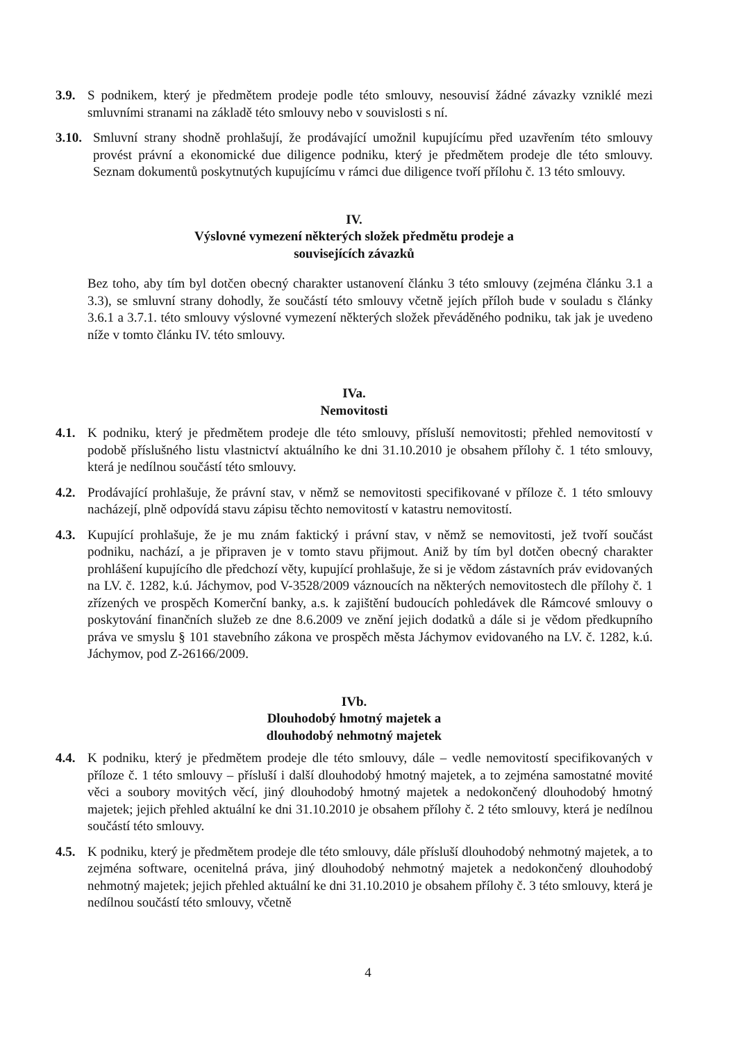3.9. S podnikem, který je předmětem prodeje podle této smlouvy, nesouvisí žádné závazky vzniklé mezi smluvními stranami na základě této smlouvy nebo v souvislosti s ní.
3.10.
Smluvní strany shodně prohlašují, že prodávající umožnil kupujícímu před uzavřením této smlouvy provést právní a ekonomické due diligence podniku, který je předmětem prodeje dle této smlouvy. Seznam dokumentů poskytnutých kupujícímu v rámci due diligence tvoří přílohu č. 13 této smlouvy.
IV.
Výslovné vymezení některých složek předmětu prodeje a
souvisejících závazků
Bez toho, aby tím byl dotčen obecný charakter ustanovení článku 3 této smlouvy (zejména článku 3.1 a 3.3), se smluvní strany dohodly, že součástí této smlouvy včetně jejích příloh bude v souladu s články 3.6.1 a 3.7.1. této smlouvy výslovné vymezení některých složek převáděného podniku, tak jak je uvedeno níže v tomto článku IV. této smlouvy.
IVa.
Nemovitosti
4.1. K podniku, který je předmětem prodeje dle této smlouvy, přísluší nemovitosti; přehled nemovitostí v podobě příslušného listu vlastnictví aktuálního ke dni 31.10.2010 je obsahem přílohy č. 1 této smlouvy, která je nedílnou součástí této smlouvy.
4.2. Prodávající prohlašuje, že právní stav, v němž se nemovitosti specifikované v příloze č. 1 této smlouvy nacházejí, plně odpovídá stavu zápisu těchto nemovitostí v katastru nemovitostí.
4.3. Kupující prohlašuje, že je mu znám faktický i právní stav, v němž se nemovitosti, jež tvoří součást podniku, nachází, a je připraven je v tomto stavu přijmout. Aniž by tím byl dotčen obecný charakter prohlášení kupujícího dle předchozí věty, kupující prohlašuje, že si je vědom zástavních práv evidovaných na LV. č. 1282, k.ú. Jáchymov, pod V-3528/2009 váznoucích na některých nemovitostech dle přílohy č. 1 zřízených ve prospěch Komerční banky, a.s. k zajištění budoucích pohledávek dle Rámcové smlouvy o poskytování finančních služeb ze dne 8.6.2009 ve znění jejich dodatků a dále si je vědom předkupního práva ve smyslu § 101 stavebního zákona ve prospěch města Jáchymov evidovaného na LV. č. 1282, k.ú. Jáchymov, pod Z-26166/2009.
IVb.
Dlouhodobý hmotný majetek a
dlouhodobý nehmotný majetek
4.4. K podniku, který je předmětem prodeje dle této smlouvy, dále – vedle nemovitostí specifikovaných v příloze č. 1 této smlouvy – přísluší i další dlouhodobý hmotný majetek, a to zejména samostatné movité věci a soubory movitých věcí, jiný dlouhodobý hmotný majetek a nedokončený dlouhodobý hmotný majetek; jejich přehled aktuální ke dni 31.10.2010 je obsahem přílohy č. 2 této smlouvy, která je nedílnou součástí této smlouvy.
4.5. K podniku, který je předmětem prodeje dle této smlouvy, dále přísluší dlouhodobý nehmotný majetek, a to zejména software, ocenitelná práva, jiný dlouhodobý nehmotný majetek a nedokončený dlouhodobý nehmotný majetek; jejich přehled aktuální ke dni 31.10.2010 je obsahem přílohy č. 3 této smlouvy, která je nedílnou součástí této smlouvy, včetně
4